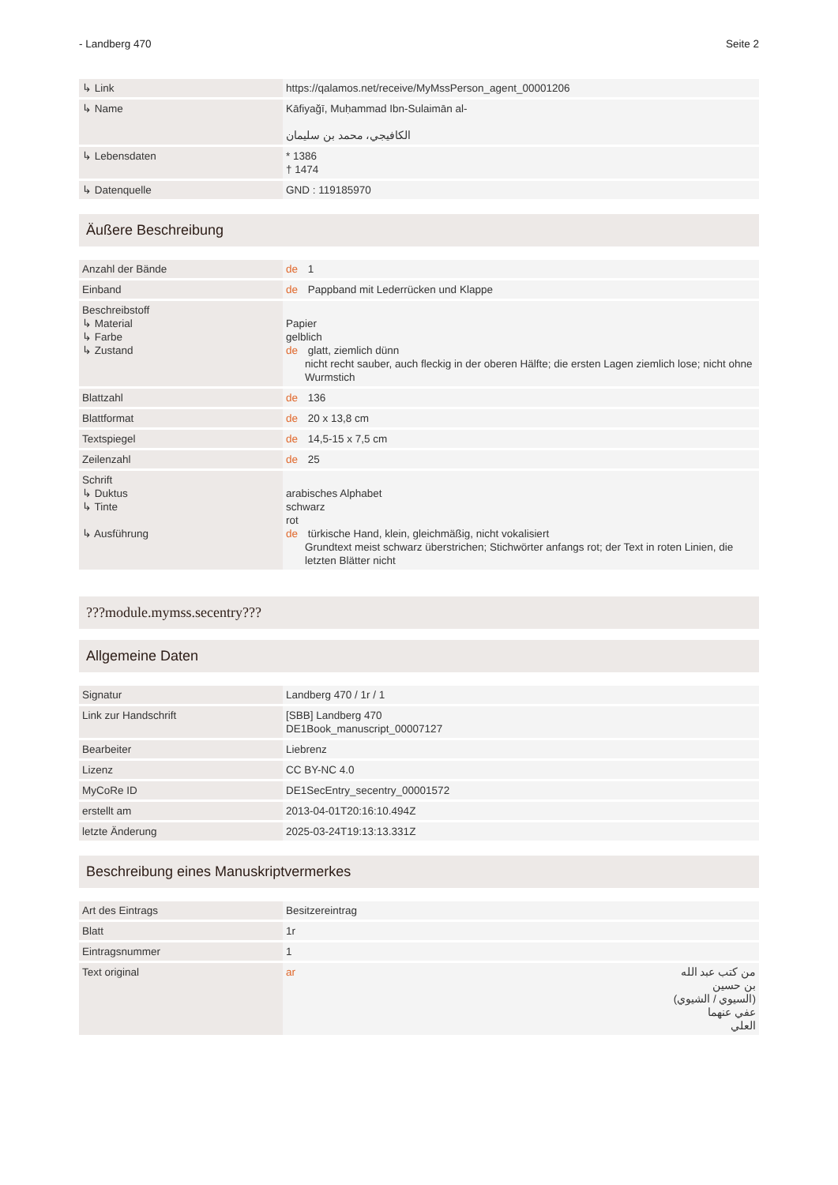- Landberg 470 Seite 2
| ↳ Link | https://qalamos.net/receive/MyMssPerson_agent_00001206 |
| ↳ Name | Kāfiyağī, Muḥammad Ibn-Sulaimān al- الكافيجي، محمد بن سليمان |
| ↳ Lebensdaten | * 1386 † 1474 |
| ↳ Datenquelle | GND : 119185970 |
Äußere Beschreibung
| Anzahl der Bände | de 1 |
| Einband | de Pappband mit Lederrücken und Klappe |
| Beschreibstoff ↳ Material ↳ Farbe ↳ Zustand | Papier gelblich de glatt, ziemlich dünn nicht recht sauber, auch fleckig in der oberen Hälfte; die ersten Lagen ziemlich lose; nicht ohne Wurmstich |
| Blattzahl | de 136 |
| Blattformat | de 20 x 13,8 cm |
| Textspiegel | de 14,5-15 x 7,5 cm |
| Zeilenzahl | de 25 |
| Schrift ↳ Duktus ↳ Tinte ↳ Ausführung | arabisches Alphabet schwarz rot de türkische Hand, klein, gleichmäßig, nicht vokalisiert Grundtext meist schwarz überstrichen; Stichwörter anfangs rot; der Text in roten Linien, die letzten Blätter nicht |
???module.mymss.secentry???
Allgemeine Daten
| Signatur | Landberg 470 / 1r / 1 |
| Link zur Handschrift | [SBB] Landberg 470 DE1Book_manuscript_00007127 |
| Bearbeiter | Liebrenz |
| Lizenz | CC BY-NC 4.0 |
| MyCoRe ID | DE1SecEntry_secentry_00001572 |
| erstellt am | 2013-04-01T20:16:10.494Z |
| letzte Änderung | 2025-03-24T19:13:13.331Z |
Beschreibung eines Manuskriptvermerkes
| Art des Eintrags | Besitzereintrag |
| Blatt | 1r |
| Eintragsnummer | 1 |
| Text original | ar من كتب عبد الله بن حسين (السيوي / الشيوي) عفي عنهما العلي |